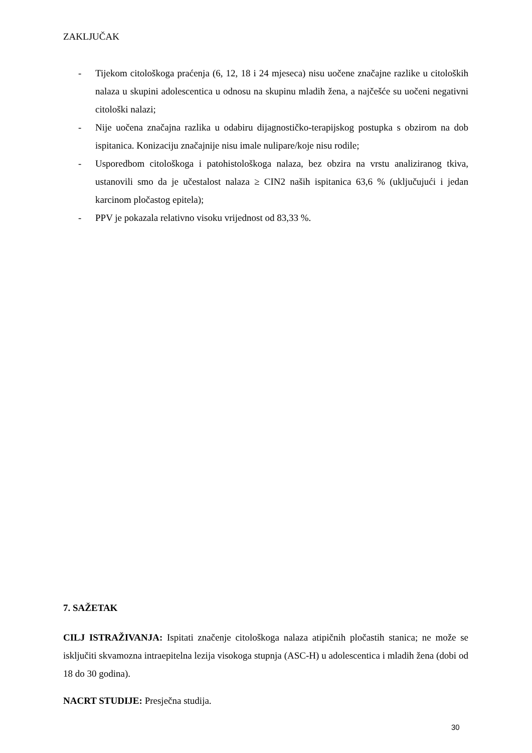ZAKLJUČAK
- Tijekom citološkoga praćenja (6, 12, 18 i 24 mjeseca) nisu uočene značajne razlike u citoloških nalaza u skupini adolescentica u odnosu na skupinu mladih žena, a najčešće su uočeni negativni citološki nalazi;
- Nije uočena značajna razlika u odabiru dijagnostičko-terapijskog postupka s obzirom na dob ispitanica. Konizaciju značajnije nisu imale nulipare/koje nisu rodile;
- Usporedbom citološkoga i patohistološkoga nalaza, bez obzira na vrstu analiziranog tkiva, ustanovili smo da je učestalost nalaza ≥ CIN2 naših ispitanica 63,6 % (uključujući i jedan karcinom pločastog epitela);
- PPV je pokazala relativno visoku vrijednost od 83,33 %.
7. SAŽETAK
CILJ ISTRAŽIVANJA: Ispitati značenje citološkoga nalaza atipičnih pločastih stanica; ne može se isključiti skvamozna intraepitelna lezija visokoga stupnja (ASC-H) u adolescentica i mladih žena (dobi od 18 do 30 godina).
NACRT STUDIJE: Presječna studija.
30